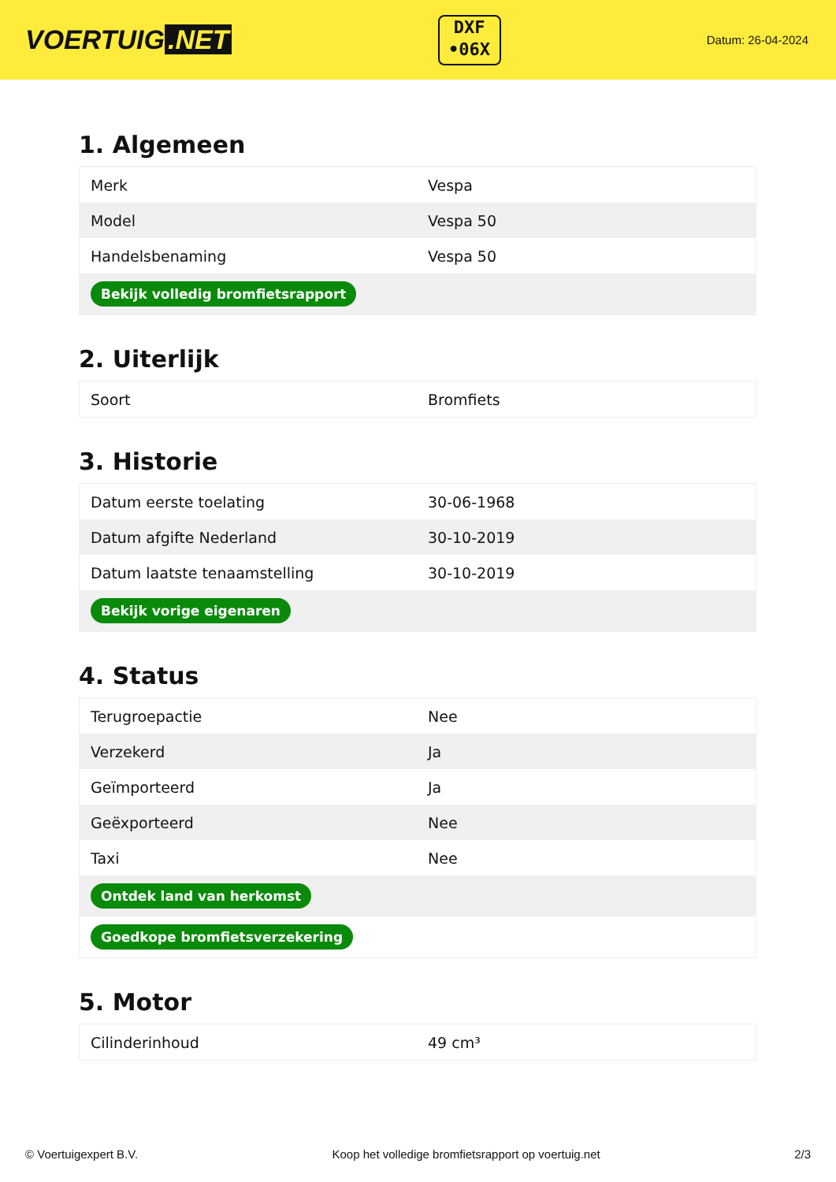VOERTUIG.NET
DXF
•06X
Datum: 26-04-2024
1. Algemeen
| Merk | Vespa |
| Model | Vespa 50 |
| Handelsbenaming | Vespa 50 |
| Bekijk volledig bromfietsrapport | |
2. Uiterlijk
| Soort | Bromfiets |
3. Historie
| Datum eerste toelating | 30-06-1968 |
| Datum afgifte Nederland | 30-10-2019 |
| Datum laatste tenaamstelling | 30-10-2019 |
| Bekijk vorige eigenaren | |
4. Status
| Terugroepactie | Nee |
| Verzekerd | Ja |
| Geïmporteerd | Ja |
| Geëxporteerd | Nee |
| Taxi | Nee |
| Ontdek land van herkomst | |
| Goedkope bromfietsverzekering | |
5. Motor
| Cilinderinhoud | 49 cm³ |
© Voertuigexpert B.V. Koop het volledige bromfietsrapport op voertuig.net 2/3